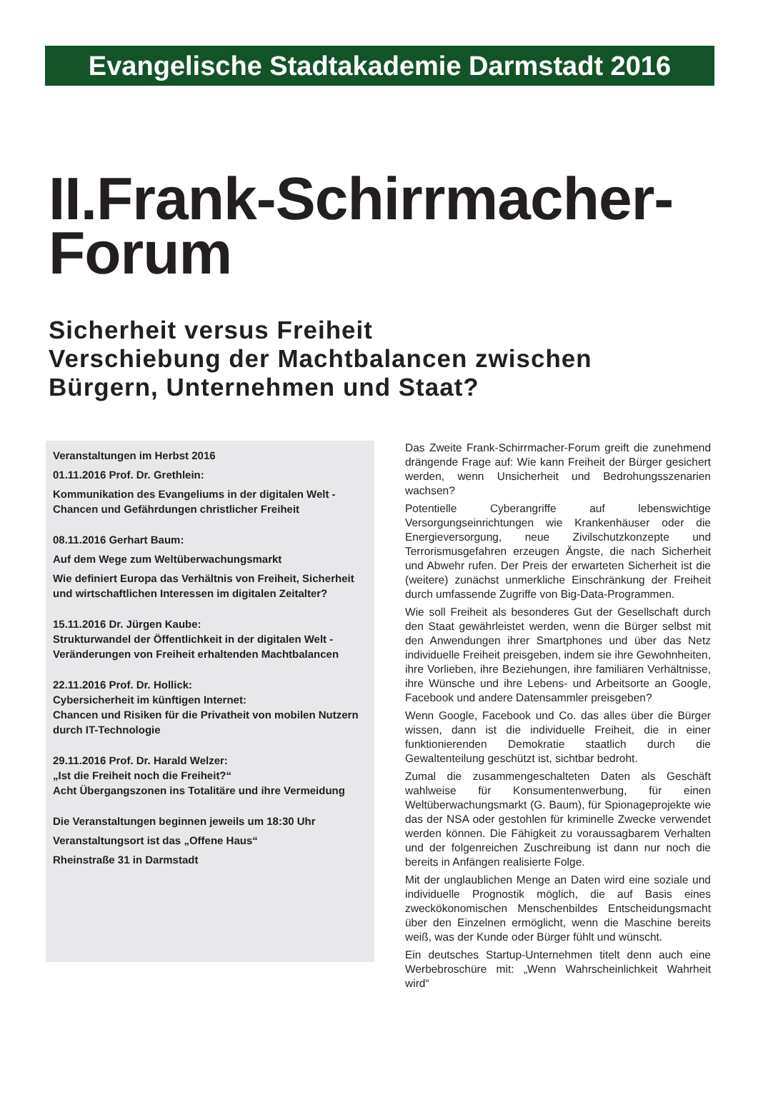Evangelische Stadtakademie Darmstadt 2016
II.Frank-Schirrmacher-
Forum
Sicherheit versus Freiheit
Verschiebung der Machtbalancen zwischen
Bürgern, Unternehmen und Staat?
Veranstaltungen im Herbst 2016
01.11.2016 Prof. Dr. Grethlein:
Kommunikation des Evangeliums in der digitalen Welt - Chancen und Gefährdungen christlicher Freiheit
08.11.2016 Gerhart Baum:
Auf dem Wege zum Weltüberwachungsmarkt
Wie definiert Europa das Verhältnis von Freiheit, Sicherheit und wirtschaftlichen Interessen im digitalen Zeitalter?
15.11.2016 Dr. Jürgen Kaube:
Strukturwandel der Öffentlichkeit in der digitalen Welt -Veränderungen von Freiheit erhaltenden Machtbalancen
22.11.2016 Prof. Dr. Hollick:
Cybersicherheit im künftigen Internet:
Chancen und Risiken für die Privatheit von mobilen Nutzern durch IT-Technologie
29.11.2016 Prof. Dr. Harald Welzer:
„Ist die Freiheit noch die Freiheit?“
Acht Übergangszonen ins Totalitäre und ihre Vermeidung
Die Veranstaltungen beginnen jeweils um 18:30 Uhr
Veranstaltungsort ist das „Offene Haus“
Rheinstraße 31 in Darmstadt
Das Zweite Frank-Schirrmacher-Forum greift die zunehmend drängende Frage auf: Wie kann Freiheit der Bürger gesichert werden, wenn Unsicherheit und Bedrohungsszenarien wachsen?
Potentielle Cyberangriffe auf lebenswichtige Versorgungseinrichtungen wie Krankenhäuser oder die Energieversorgung, neue Zivilschutzkonzepte und Terrorismusgefahren erzeugen Ängste, die nach Sicherheit und Abwehr rufen. Der Preis der erwarteten Sicherheit ist die (weitere) zunächst unmerkliche Einschränkung der Freiheit durch umfassende Zugriffe von Big-Data-Programmen.
Wie soll Freiheit als besonderes Gut der Gesellschaft durch den Staat gewährleistet werden, wenn die Bürger selbst mit den Anwendungen ihrer Smartphones und über das Netz individuelle Freiheit preisgeben, indem sie ihre Gewohnheiten, ihre Vorlieben, ihre Beziehungen, ihre familiären Verhältnisse, ihre Wünsche und ihre Lebens- und Arbeitsorte an Google, Facebook und andere Datensammler preisgeben?
Wenn Google, Facebook und Co. das alles über die Bürger wissen, dann ist die individuelle Freiheit, die in einer funktionierenden Demokratie staatlich durch die Gewaltenteilung geschützt ist, sichtbar bedroht.
Zumal die zusammengeschalteten Daten als Geschäft wahlweise für Konsumentenwerbung, für einen Weltüberwachungsmarkt (G. Baum), für Spionageprojekte wie das der NSA oder gestohlen für kriminelle Zwecke verwendet werden können. Die Fähigkeit zu voraussagbarem Verhalten und der folgenreichen Zuschreibung ist dann nur noch die bereits in Anfängen realisierte Folge.
Mit der unglaublichen Menge an Daten wird eine soziale und individuelle Prognostik möglich, die auf Basis eines zweckökonomischen Menschenbildes Entscheidungsmacht über den Einzelnen ermöglicht, wenn die Maschine bereits weiß, was der Kunde oder Bürger fühlt und wünscht.
Ein deutsches Startup-Unternehmen titelt denn auch eine Werbebroschüre mit: „Wenn Wahrscheinlichkeit Wahrheit wird“